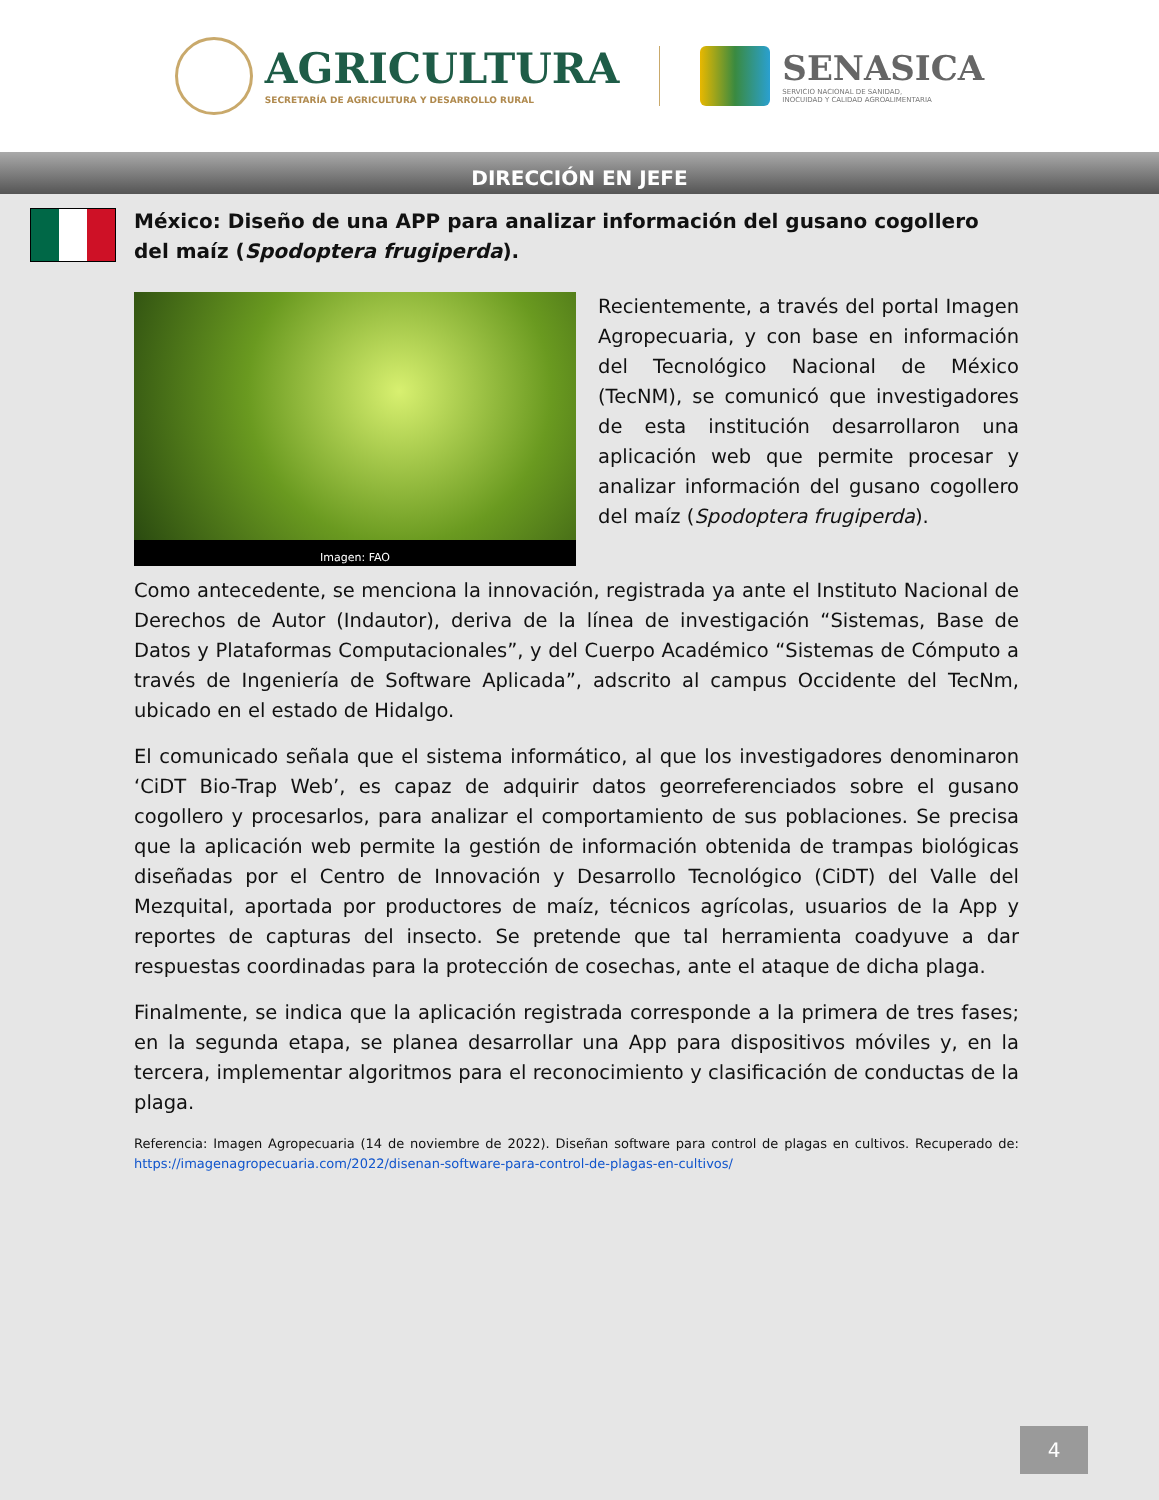AGRICULTURA
SECRETARÍA DE AGRICULTURA Y DESARROLLO RURAL
SENASICA
SERVICIO NACIONAL DE SANIDAD,
INOCUIDAD Y CALIDAD AGROALIMENTARIA
DIRECCIÓN EN JEFE
México: Diseño de una APP para analizar información del gusano cogollero del maíz (Spodoptera frugiperda).
Imagen: FAO
Recientemente, a través del portal Imagen Agropecuaria, y con base en información del Tecnológico Nacional de México (TecNM), se comunicó que investigadores de esta institución desarrollaron una aplicación web que permite procesar y analizar información del gusano cogollero del maíz (Spodoptera frugiperda).
Como antecedente, se menciona la innovación, registrada ya ante el Instituto Nacional de Derechos de Autor (Indautor), deriva de la línea de investigación “Sistemas, Base de Datos y Plataformas Computacionales”, y del Cuerpo Académico “Sistemas de Cómputo a través de Ingeniería de Software Aplicada”, adscrito al campus Occidente del TecNm, ubicado en el estado de Hidalgo.
El comunicado señala que el sistema informático, al que los investigadores denominaron ‘CiDT Bio-Trap Web’, es capaz de adquirir datos georreferenciados sobre el gusano cogollero y procesarlos, para analizar el comportamiento de sus poblaciones. Se precisa que la aplicación web permite la gestión de información obtenida de trampas biológicas diseñadas por el Centro de Innovación y Desarrollo Tecnológico (CiDT) del Valle del Mezquital, aportada por productores de maíz, técnicos agrícolas, usuarios de la App y reportes de capturas del insecto. Se pretende que tal herramienta coadyuve a dar respuestas coordinadas para la protección de cosechas, ante el ataque de dicha plaga.
Finalmente, se indica que la aplicación registrada corresponde a la primera de tres fases; en la segunda etapa, se planea desarrollar una App para dispositivos móviles y, en la tercera, implementar algoritmos para el reconocimiento y clasificación de conductas de la plaga.
Referencia: Imagen Agropecuaria (14 de noviembre de 2022). Diseñan software para control de plagas en cultivos. Recuperado de: https://imagenagropecuaria.com/2022/disenan-software-para-control-de-plagas-en-cultivos/
4